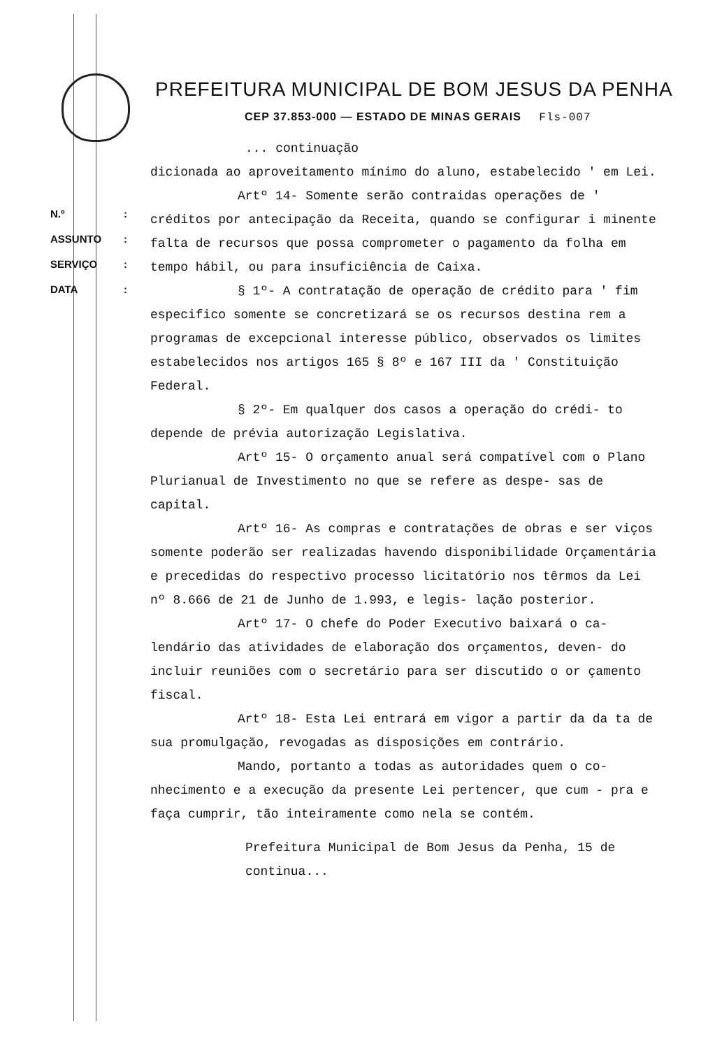PREFEITURA MUNICIPAL DE BOM JESUS DA PENHA
CEP 37.853-000 — ESTADO DE MINAS GERAIS Fls-007
N.º:
ASSUNTO:
SERVIÇO:
DATA:
... continuação
dicionada ao aproveitamento mínimo do aluno, estabelecido ' em Lei.
Artº 14- Somente serão contraidas operações de ' créditos por antecipação da Receita, quando se configurar i minente falta de recursos que possa comprometer o pagamento da folha em tempo hábil, ou para insuficiência de Caixa.
§ 1º- A contratação de operação de crédito para ' fim especifico somente se concretizará se os recursos destina rem a programas de excepcional interesse público, observados os limites estabelecidos nos artigos 165 § 8º e 167 III da ' Constituição Federal.
§ 2º- Em qualquer dos casos a operação do crédi- to depende de prévia autorização Legislativa.
Artº 15- O orçamento anual será compatível com o Plano Plurianual de Investimento no que se refere as despe- sas de capital.
Artº 16- As compras e contratações de obras e ser viços somente poderão ser realizadas havendo disponibilidade Orçamentária e precedidas do respectivo processo licitatório nos têrmos da Lei nº 8.666 de 21 de Junho de 1.993, e legis- lação posterior.
Artº 17- O chefe do Poder Executivo baixará o ca- lendário das atividades de elaboração dos orçamentos, deven- do incluir reuniões com o secretário para ser discutido o or çamento fiscal.
Artº 18- Esta Lei entrará em vigor a partir da da ta de sua promulgação, revogadas as disposições em contrário.
Mando, portanto a todas as autoridades quem o co- nhecimento e a execução da presente Lei pertencer, que cum - pra e faça cumprir, tão inteiramente como nela se contém.
Prefeitura Municipal de Bom Jesus da Penha, 15 de
continua...